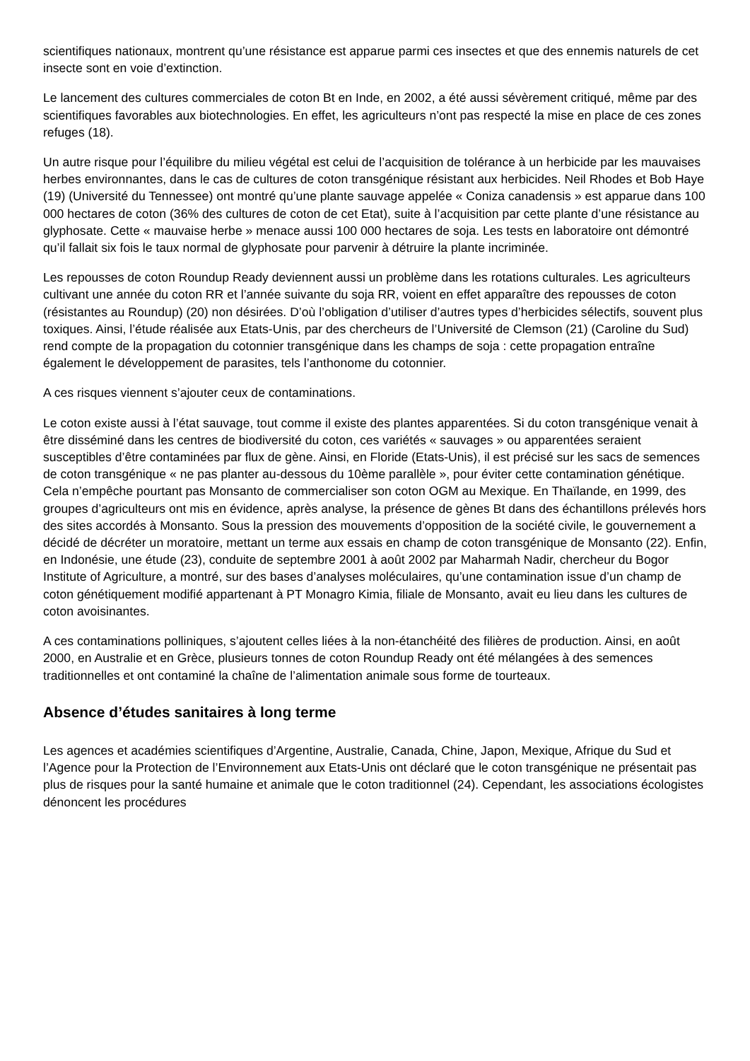scientifiques nationaux, montrent qu’une résistance est apparue parmi ces insectes et que des ennemis naturels de cet insecte sont en voie d’extinction.
Le lancement des cultures commerciales de coton Bt en Inde, en 2002, a été aussi sévèrement critiqué, même par des scientifiques favorables aux biotechnologies. En effet, les agriculteurs n’ont pas respecté la mise en place de ces zones refuges (18).
Un autre risque pour l’équilibre du milieu végétal est celui de l’acquisition de tolérance à un herbicide par les mauvaises herbes environnantes, dans le cas de cultures de coton transgénique résistant aux herbicides. Neil Rhodes et Bob Haye (19) (Université du Tennessee) ont montré qu’une plante sauvage appelée « Coniza canadensis » est apparue dans 100 000 hectares de coton (36% des cultures de coton de cet Etat), suite à l’acquisition par cette plante d’une résistance au glyphosate. Cette « mauvaise herbe » menace aussi 100 000 hectares de soja. Les tests en laboratoire ont démontré qu’il fallait six fois le taux normal de glyphosate pour parvenir à détruire la plante incriminée.
Les repousses de coton Roundup Ready deviennent aussi un problème dans les rotations culturales. Les agriculteurs cultivant une année du coton RR et l’année suivante du soja RR, voient en effet apparaître des repousses de coton (résistantes au Roundup) (20) non désirées. D’où l’obligation d’utiliser d’autres types d’herbicides sélectifs, souvent plus toxiques. Ainsi, l’étude réalisée aux Etats-Unis, par des chercheurs de l’Université de Clemson (21) (Caroline du Sud) rend compte de la propagation du cotonnier transgénique dans les champs de soja : cette propagation entraîne également le développement de parasites, tels l’anthonome du cotonnier.
A ces risques viennent s’ajouter ceux de contaminations.
Le coton existe aussi à l’état sauvage, tout comme il existe des plantes apparentées. Si du coton transgénique venait à être disséminé dans les centres de biodiversité du coton, ces variétés « sauvages » ou apparentées seraient susceptibles d’être contaminées par flux de gène. Ainsi, en Floride (Etats-Unis), il est précisé sur les sacs de semences de coton transgénique « ne pas planter au-dessous du 10ème parallèle », pour éviter cette contamination génétique. Cela n’empêche pourtant pas Monsanto de commercialiser son coton OGM au Mexique. En Thaïlande, en 1999, des groupes d’agriculteurs ont mis en évidence, après analyse, la présence de gènes Bt dans des échantillons prélevés hors des sites accordés à Monsanto. Sous la pression des mouvements d’opposition de la société civile, le gouvernement a décidé de décréter un moratoire, mettant un terme aux essais en champ de coton transgénique de Monsanto (22). Enfin, en Indonésie, une étude (23), conduite de septembre 2001 à août 2002 par Maharmah Nadir, chercheur du Bogor Institute of Agriculture, a montré, sur des bases d’analyses moléculaires, qu’une contamination issue d’un champ de coton génétiquement modifié appartenant à PT Monagro Kimia, filiale de Monsanto, avait eu lieu dans les cultures de coton avoisinantes.
A ces contaminations polliniques, s’ajoutent celles liées à la non-étanchéité des filières de production. Ainsi, en août 2000, en Australie et en Grèce, plusieurs tonnes de coton Roundup Ready ont été mélangées à des semences traditionnelles et ont contaminé la chaîne de l’alimentation animale sous forme de tourteaux.
Absence d’études sanitaires à long terme
Les agences et académies scientifiques d’Argentine, Australie, Canada, Chine, Japon, Mexique, Afrique du Sud et l’Agence pour la Protection de l’Environnement aux Etats-Unis ont déclaré que le coton transgénique ne présentait pas plus de risques pour la santé humaine et animale que le coton traditionnel (24). Cependant, les associations écologistes dénoncent les procédures